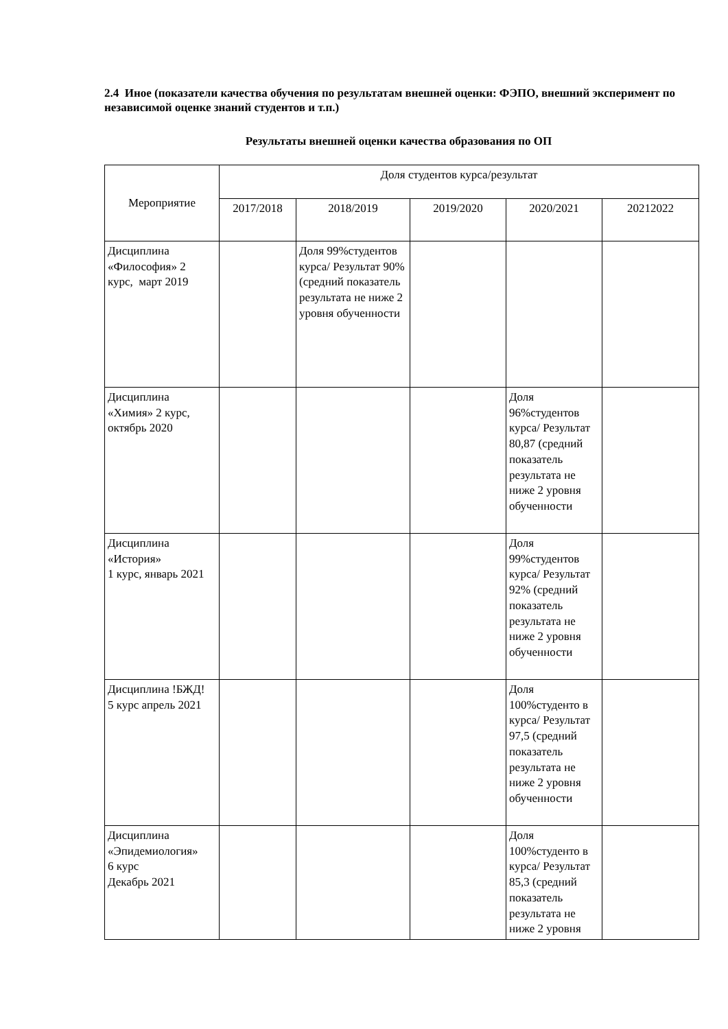2.4 Иное (показатели качества обучения по результатам внешней оценки: ФЭПО, внешний эксперимент по независимой оценке знаний студентов и т.п.)
Результаты внешней оценки качества образования по ОП
| Мероприятие | Доля студентов курса/результат | | | | |
| --- | --- | --- | --- | --- | --- |
| | 2017/2018 | 2018/2019 | 2019/2020 | 2020/2021 | 20212022 |
| Дисциплина «Философия» 2 курс, март 2019 | | Доля 99%студентов курса/ Результат 90% (средний показатель результата не ниже 2 уровня обученности | | | |
| Дисциплина «Химия» 2 курс, октябрь 2020 | | | | Доля 96%студентов курса/ Результат 80,87 (средний показатель результата не ниже 2 уровня обученности | |
| Дисциплина «История» 1 курс, январь 2021 | | | | Доля 99%студентов курса/ Результат 92% (средний показатель результата не ниже 2 уровня обученности | |
| Дисциплина !БЖД! 5 курс апрель 2021 | | | | Доля 100%студенто в курса/ Результат 97,5 (средний показатель результата не ниже 2 уровня обученности | |
| Дисциплина «Эпидемиология» 6 курс Декабрь 2021 | | | | Доля 100%студенто в курса/ Результат 85,3 (средний показатель результата не ниже 2 уровня | |